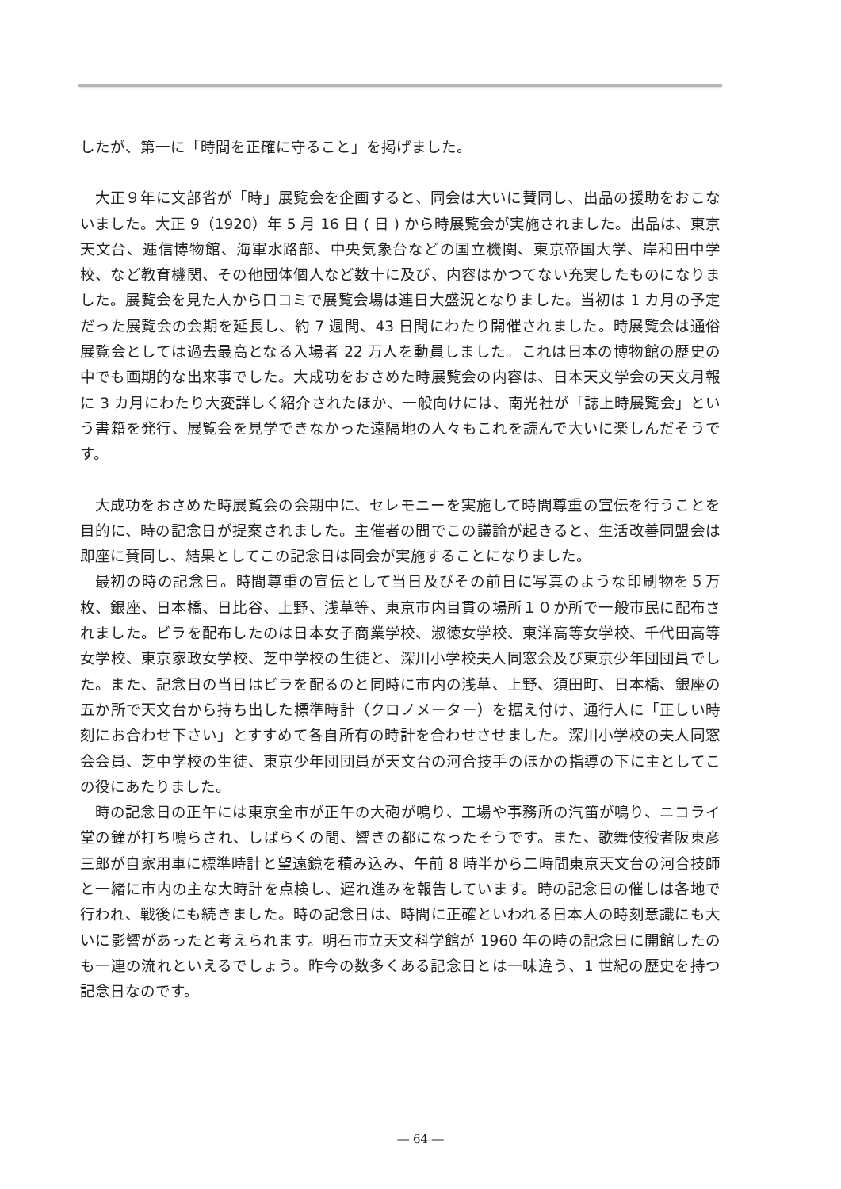したが、第一に「時間を正確に守ること」を掲げました。
大正９年に文部省が「時」展覧会を企画すると、同会は大いに賛同し、出品の援助をおこないました。大正 9（1920）年 5 月 16 日 ( 日 ) から時展覧会が実施されました。出品は、東京天文台、逓信博物館、海軍水路部、中央気象台などの国立機関、東京帝国大学、岸和田中学校、など教育機関、その他団体個人など数十に及び、内容はかつてない充実したものになりました。展覧会を見た人から口コミで展覧会場は連日大盛況となりました。当初は 1 カ月の予定だった展覧会の会期を延長し、約 7 週間、43 日間にわたり開催されました。時展覧会は通俗展覧会としては過去最高となる入場者 22 万人を動員しました。これは日本の博物館の歴史の中でも画期的な出来事でした。大成功をおさめた時展覧会の内容は、日本天文学会の天文月報に 3 カ月にわたり大変詳しく紹介されたほか、一般向けには、南光社が「誌上時展覧会」という書籍を発行、展覧会を見学できなかった遠隔地の人々もこれを読んで大いに楽しんだそうです。
大成功をおさめた時展覧会の会期中に、セレモニーを実施して時間尊重の宣伝を行うことを目的に、時の記念日が提案されました。主催者の間でこの議論が起きると、生活改善同盟会は即座に賛同し、結果としてこの記念日は同会が実施することになりました。
最初の時の記念日。時間尊重の宣伝として当日及びその前日に写真のような印刷物を５万枚、銀座、日本橋、日比谷、上野、浅草等、東京市内目貫の場所１０か所で一般市民に配布されました。ビラを配布したのは日本女子商業学校、淑徳女学校、東洋高等女学校、千代田高等女学校、東京家政女学校、芝中学校の生徒と、深川小学校夫人同窓会及び東京少年団団員でした。また、記念日の当日はビラを配るのと同時に市内の浅草、上野、須田町、日本橋、銀座の五か所で天文台から持ち出した標準時計（クロノメーター）を据え付け、通行人に「正しい時刻にお合わせ下さい」とすすめて各自所有の時計を合わせさせました。深川小学校の夫人同窓会会員、芝中学校の生徒、東京少年団団員が天文台の河合技手のほかの指導の下に主としてこの役にあたりました。
時の記念日の正午には東京全市が正午の大砲が鳴り、工場や事務所の汽笛が鳴り、ニコライ堂の鐘が打ち鳴らされ、しばらくの間、響きの都になったそうです。また、歌舞伎役者阪東彦三郎が自家用車に標準時計と望遠鏡を積み込み、午前 8 時半から二時間東京天文台の河合技師と一緒に市内の主な大時計を点検し、遅れ進みを報告しています。時の記念日の催しは各地で行われ、戦後にも続きました。時の記念日は、時間に正確といわれる日本人の時刻意識にも大いに影響があったと考えられます。明石市立天文科学館が 1960 年の時の記念日に開館したのも一連の流れといえるでしょう。昨今の数多くある記念日とは一味違う、1 世紀の歴史を持つ記念日なのです。
― 64 ―